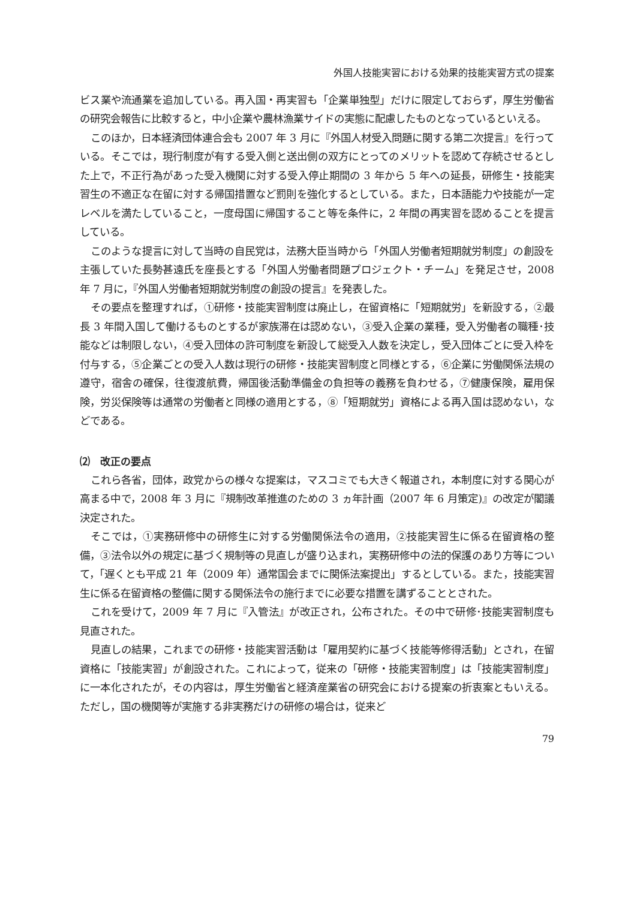外国人技能実習における効果的技能実習方式の提案
ビス業や流通業を追加している。再入国・再実習も「企業単独型」だけに限定しておらず，厚生労働省の研究会報告に比較すると，中小企業や農林漁業サイドの実態に配慮したものとなっているといえる。
このほか，日本経済団体連合会も 2007 年 3 月に『外国人材受入問題に関する第二次提言』を行っている。そこでは，現行制度が有する受入側と送出側の双方にとってのメリットを認めて存続させるとした上で，不正行為があった受入機関に対する受入停止期間の 3 年から 5 年への延長，研修生・技能実習生の不適正な在留に対する帰国措置など罰則を強化するとしている。また，日本語能力や技能が一定レベルを満たしていること，一度母国に帰国すること等を条件に，2 年間の再実習を認めることを提言している。
このような提言に対して当時の自民党は，法務大臣当時から「外国人労働者短期就労制度」の創設を主張していた長勢甚遠氏を座長とする「外国人労働者問題プロジェクト・チーム」を発足させ，2008 年 7 月に，『外国人労働者短期就労制度の創設の提言』を発表した。
その要点を整理すれば，①研修・技能実習制度は廃止し，在留資格に「短期就労」を新設する，②最長 3 年間入国して働けるものとするが家族滞在は認めない，③受入企業の業種，受入労働者の職種･技能などは制限しない，④受入団体の許可制度を新設して総受入人数を決定し，受入団体ごとに受入枠を付与する，⑤企業ごとの受入人数は現行の研修・技能実習制度と同様とする，⑥企業に労働関係法規の遵守，宿舎の確保，往復渡航費，帰国後活動準備金の負担等の義務を負わせる，⑦健康保険，雇用保険，労災保険等は通常の労働者と同様の適用とする，⑧「短期就労」資格による再入国は認めない，などである。
⑵　改正の要点
これら各省，団体，政党からの様々な提案は，マスコミでも大きく報道され，本制度に対する関心が高まる中で，2008 年 3 月に『規制改革推進のための 3 ヵ年計画（2007 年 6 月策定)』の改定が閣議決定された。
そこでは，①実務研修中の研修生に対する労働関係法令の適用，②技能実習生に係る在留資格の整備，③法令以外の規定に基づく規制等の見直しが盛り込まれ，実務研修中の法的保護のあり方等について，「遅くとも平成 21 年（2009 年）通常国会までに関係法案提出」するとしている。また，技能実習生に係る在留資格の整備に関する関係法令の施行までに必要な措置を講ずることとされた。
これを受けて，2009 年 7 月に『入管法』が改正され，公布された。その中で研修･技能実習制度も見直された。
見直しの結果，これまでの研修・技能実習活動は「雇用契約に基づく技能等修得活動」とされ，在留資格に「技能実習」が創設された。これによって，従来の「研修・技能実習制度」は「技能実習制度」に一本化されたが，その内容は，厚生労働省と経済産業省の研究会における提案の折衷案ともいえる。ただし，国の機関等が実施する非実務だけの研修の場合は，従来ど
79